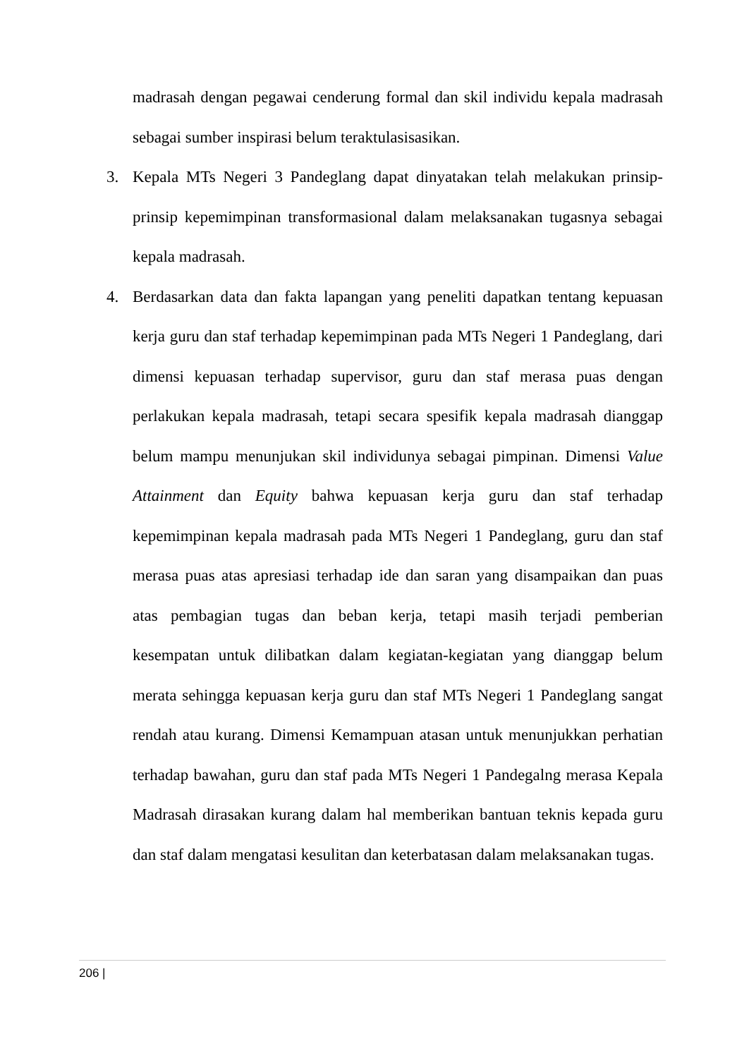madrasah dengan pegawai cenderung formal dan skil individu kepala madrasah sebagai sumber inspirasi belum teraktulasisasikan.
3. Kepala MTs Negeri 3 Pandeglang dapat dinyatakan telah melakukan prinsip-prinsip kepemimpinan transformasional dalam melaksanakan tugasnya sebagai kepala madrasah.
4. Berdasarkan data dan fakta lapangan yang peneliti dapatkan tentang kepuasan kerja guru dan staf terhadap kepemimpinan pada MTs Negeri 1 Pandeglang, dari dimensi kepuasan terhadap supervisor, guru dan staf merasa puas dengan perlakukan kepala madrasah, tetapi secara spesifik kepala madrasah dianggap belum mampu menunjukan skil individunya sebagai pimpinan. Dimensi Value Attainment dan Equity bahwa kepuasan kerja guru dan staf terhadap kepemimpinan kepala madrasah pada MTs Negeri 1 Pandeglang, guru dan staf merasa puas atas apresiasi terhadap ide dan saran yang disampaikan dan puas atas pembagian tugas dan beban kerja, tetapi masih terjadi pemberian kesempatan untuk dilibatkan dalam kegiatan-kegiatan yang dianggap belum merata sehingga kepuasan kerja guru dan staf MTs Negeri 1 Pandeglang sangat rendah atau kurang. Dimensi Kemampuan atasan untuk menunjukkan perhatian terhadap bawahan, guru dan staf pada MTs Negeri 1 Pandegalng merasa Kepala Madrasah dirasakan kurang dalam hal memberikan bantuan teknis kepada guru dan staf dalam mengatasi kesulitan dan keterbatasan dalam melaksanakan tugas.
206 |